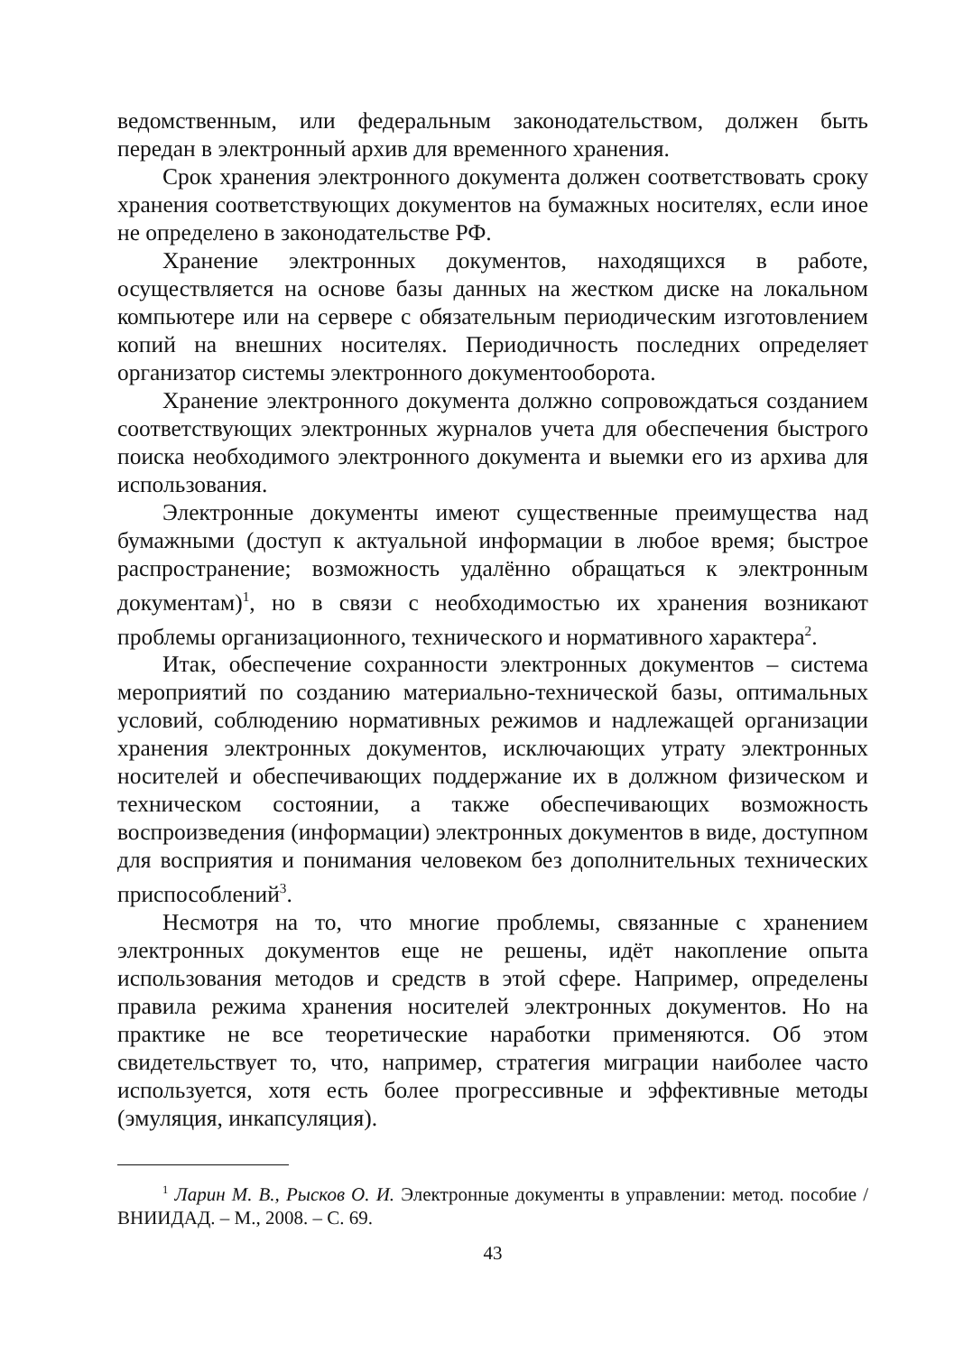ведомственным, или федеральным законодательством, должен быть передан в электронный архив для временного хранения.
Срок хранения электронного документа должен соответствовать сроку хранения соответствующих документов на бумажных носителях, если иное не определено в законодательстве РФ.
Хранение электронных документов, находящихся в работе, осуществляется на основе базы данных на жестком диске на локальном компьютере или на сервере с обязательным периодическим изготовлением копий на внешних носителях. Периодичность последних определяет организатор системы электронного документооборота.
Хранение электронного документа должно сопровождаться созданием соответствующих электронных журналов учета для обеспечения быстрого поиска необходимого электронного документа и выемки его из архива для использования.
Электронные документы имеют существенные преимущества над бумажными (доступ к актуальной информации в любое время; быстрое распространение; возможность удалённо обращаться к электронным документам)<sup>1</sup>, но в связи с необходимостью их хранения возникают проблемы организационного, технического и нормативного характера<sup>2</sup>.
Итак, обеспечение сохранности электронных документов – система мероприятий по созданию материально-технической базы, оптимальных условий, соблюдению нормативных режимов и надлежащей организации хранения электронных документов, исключающих утрату электронных носителей и обеспечивающих поддержание их в должном физическом и техническом состоянии, а также обеспечивающих возможность воспроизведения (информации) электронных документов в виде, доступном для восприятия и понимания человеком без дополнительных технических приспособлений<sup>3</sup>.
Несмотря на то, что многие проблемы, связанные с хранением электронных документов еще не решены, идёт накопление опыта использования методов и средств в этой сфере. Например, определены правила режима хранения носителей электронных документов. Но на практике не все теоретические наработки применяются. Об этом свидетельствует то, что, например, стратегия миграции наиболее часто используется, хотя есть более прогрессивные и эффективные методы (эмуляция, инкапсуляция).
<sup>1</sup> Ларин М. В., Рысков О. И. Электронные документы в управлении: метод. пособие / ВНИИДАД. – М., 2008. – С. 69.
43